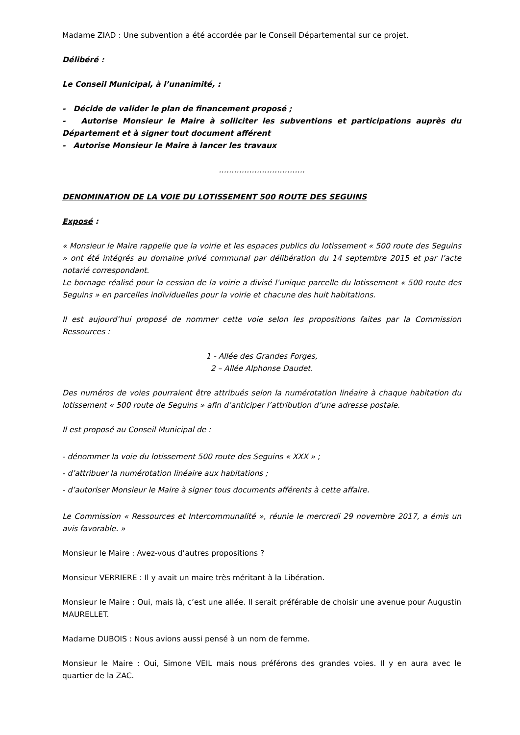Madame ZIAD : Une subvention a été accordée par le Conseil Départemental sur ce projet.
Délibéré :
Le Conseil Municipal, à l’unanimité, :
- Décide de valider le plan de financement proposé ;
- Autorise Monsieur le Maire à solliciter les subventions et participations auprès du Département et à signer tout document afférent
- Autorise Monsieur le Maire à lancer les travaux
…………………………….
DENOMINATION DE LA VOIE DU LOTISSEMENT 500 ROUTE DES SEGUINS
Exposé :
« Monsieur le Maire rappelle que la voirie et les espaces publics du lotissement « 500 route des Seguins » ont été intégrés au domaine privé communal par délibération du 14 septembre 2015 et par l’acte notarié correspondant.
Le bornage réalisé pour la cession de la voirie a divisé l’unique parcelle du lotissement « 500 route des Seguins » en parcelles individuelles pour la voirie et chacune des huit habitations.
Il est aujourd’hui proposé de nommer cette voie selon les propositions faites par la Commission Ressources :
1 - Allée des Grandes Forges,
2 – Allée Alphonse Daudet.
Des numéros de voies pourraient être attribués selon la numérotation linéaire à chaque habitation du lotissement « 500 route de Seguins » afin d’anticiper l’attribution d’une adresse postale.
Il est proposé au Conseil Municipal de :
- dénommer la voie du lotissement 500 route des Seguins « XXX » ;
- d’attribuer la numérotation linéaire aux habitations ;
- d’autoriser Monsieur le Maire à signer tous documents afférents à cette affaire.
Le Commission « Ressources et Intercommunalité », réunie le mercredi 29 novembre 2017, a émis un avis favorable. »
Monsieur le Maire : Avez-vous d’autres propositions ?
Monsieur VERRIERE : Il y avait un maire très méritant à la Libération.
Monsieur le Maire : Oui, mais là, c’est une allée. Il serait préférable de choisir une avenue pour Augustin MAURELLET.
Madame DUBOIS : Nous avions aussi pensé à un nom de femme.
Monsieur le Maire : Oui, Simone VEIL mais nous préférons des grandes voies. Il y en aura avec le quartier de la ZAC.